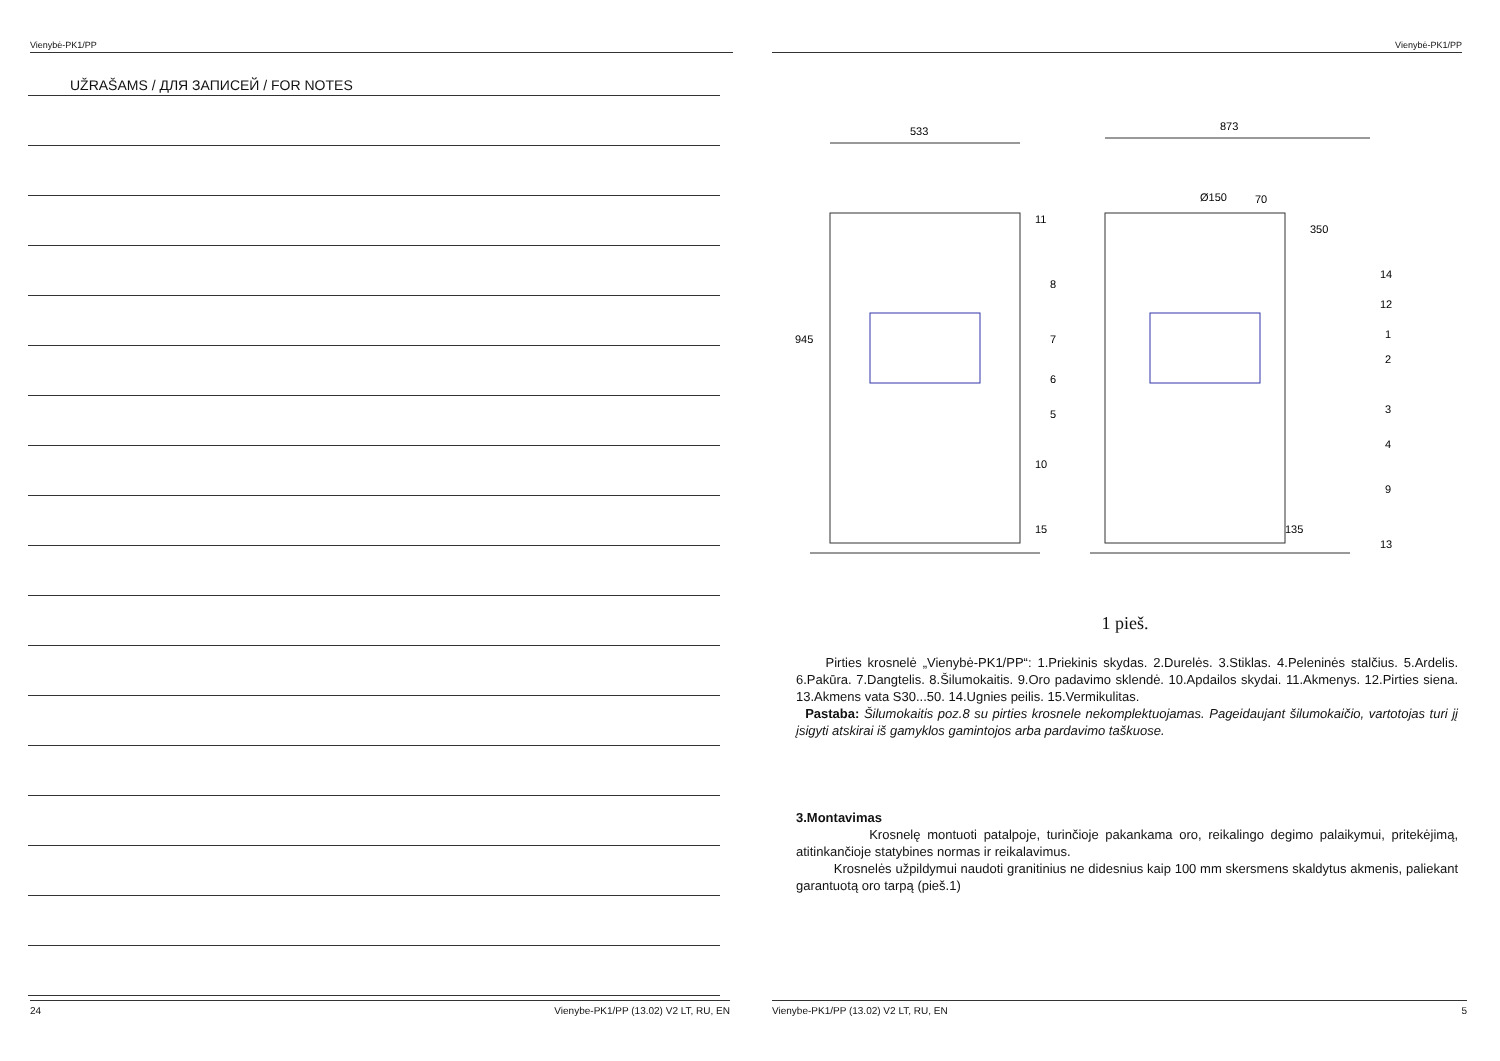Vienybė-PK1/PP
UŽRAŠAMS / ДЛЯ ЗАПИСЕЙ / FOR NOTES
24 Vienybe-PK1/PP (13.02) V2 LT, RU, EN
Vienybė-PK1/PP
533
873
Ø150
70
350
945
135
11
8
7
6
5
10
15
14
12
1
2
3
4
9
13
1 pieš.
Pirties krosnelė „Vienybė-PK1/PP“: 1.Priekinis skydas. 2.Durelės. 3.Stiklas. 4.Peleninės stalčius. 5.Ardelis. 6.Pakūra. 7.Dangtelis. 8.Šilumokaitis. 9.Oro padavimo sklendė. 10.Apdailos skydai. 11.Akmenys. 12.Pirties siena. 13.Akmens vata S30...50. 14.Ugnies peilis. 15.Vermikulitas.
Pastaba: Šilumokaitis poz.8 su pirties krosnele nekomplektuojamas. Pageidaujant šilumokaičio, vartotojas turi jį įsigyti atskirai iš gamyklos gamintojos arba pardavimo taškuose.
3.Montavimas
Krosnelę montuoti patalpoje, turinčioje pakankama oro, reikalingo degimo palaikymui, pritekėjimą, atitinkančioje statybines normas ir reikalavimus.
Krosnelės užpildymui naudoti granitinius ne didesnius kaip 100 mm skersmens skaldytus akmenis, paliekant garantuotą oro tarpą (pieš.1)
Vienybe-PK1/PP (13.02) V2 LT, RU, EN 5